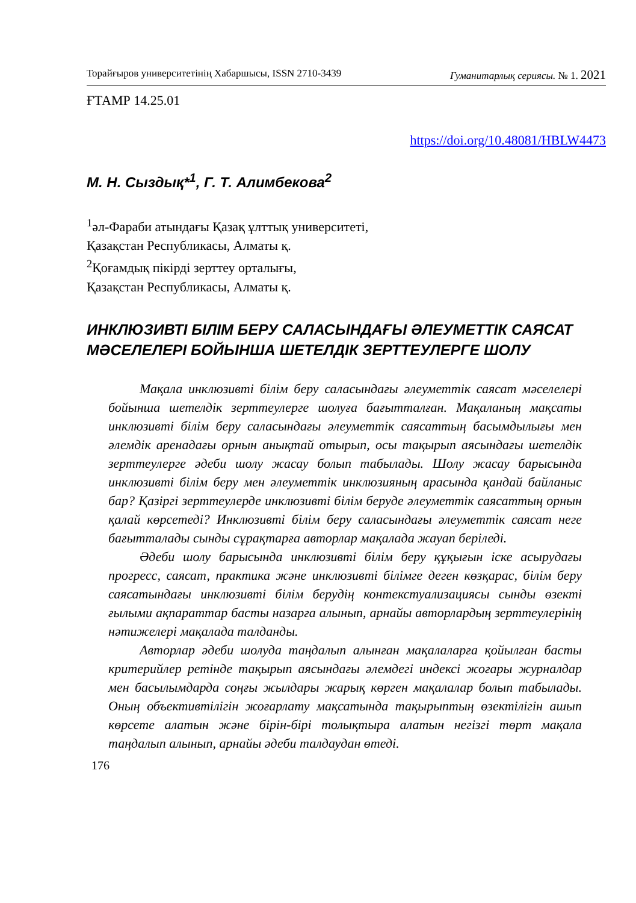Торайғыров университетінің Хабаршысы, ISSN 2710-3439 Гуманитарлық сериясы. № 1. 2021
ҒТАМР 14.25.01
https://doi.org/10.48081/HBLW4473
М. Н. Сыздық*<sup>1</sup>, Г. Т. Алимбекова<sup>2</sup>
<sup>1</sup> әл-Фараби атындағы Қазақ ұлттық университеті,
Қазақстан Республикасы, Алматы қ.
<sup>2</sup> Қоғамдық пікірді зерттеу орталығы,
Қазақстан Республикасы, Алматы қ.
ИНКЛЮЗИВТІ БІЛІМ БЕРУ САЛАСЫНДАҒЫ ӘЛЕУМЕТТІК САЯСАТ МӘСЕЛЕЛЕРІ БОЙЫНША ШЕТЕЛДІК ЗЕРТТЕУЛЕРГЕ ШОЛУ
Мақала инклюзивті білім беру саласындағы әлеуметтік саясат мәселелері бойынша шетелдік зерттеулерге шолуға бағытталған. Мақаланың мақсаты инклюзивті білім беру саласындағы әлеуметтік саясаттың басымдылығы мен әлемдік аренадағы орнын анықтай отырып, осы тақырып аясындағы шетелдік зерттеулерге әдеби шолу жасау болып табылады. Шолу жасау барысында инклюзивті білім беру мен әлеуметтік инклюзияның арасында қандай байланыс бар? Қазіргі зерттеулерде инклюзивті білім беруде әлеуметтік саясаттың орнын қалай көрсетеді? Инклюзивті білім беру саласындағы әлеуметтік саясат неге бағытталады сынды сұрақтарға авторлар мақалада жауап беріледі.
Әдеби шолу барысында инклюзивті білім беру құқығын іске асырудағы прогресс, саясат, практика және инклюзивті білімге деген көзқарас, білім беру саясатындағы инклюзивті білім берудің контекстуализациясы сынды өзекті ғылыми ақпараттар басты назарға алынып, арнайы авторлардың зерттеулерінің нәтижелері мақалада талданды.
Авторлар әдеби шолуда таңдалып алынған мақалаларға қойылған басты критерийлер ретінде тақырып аясындағы әлемдегі индексі жоғары журналдар мен басылымдарда соңғы жылдары жарық көрген мақалалар болып табылады. Оның объективтілігін жоғарлату мақсатында тақырыптың өзектілігін ашып көрсете алатын және бірін-бірі толықтыра алатын негізгі төрт мақала таңдалып алынып, арнайы әдеби талдаудан өтеді.
176